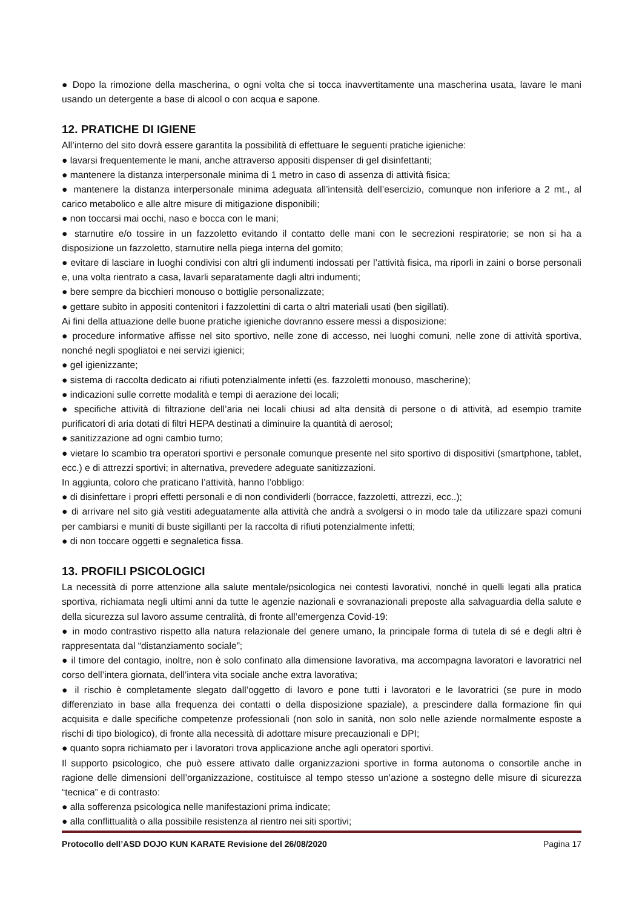● Dopo la rimozione della mascherina, o ogni volta che si tocca inavvertitamente una mascherina usata, lavare le mani usando un detergente a base di alcool o con acqua e sapone.
12. PRATICHE DI IGIENE
All’interno del sito dovrà essere garantita la possibilità di effettuare le seguenti pratiche igieniche:
● lavarsi frequentemente le mani, anche attraverso appositi dispenser di gel disinfettanti;
● mantenere la distanza interpersonale minima di 1 metro in caso di assenza di attività fisica;
● mantenere la distanza interpersonale minima adeguata all’intensità dell’esercizio, comunque non inferiore a 2 mt., al carico metabolico e alle altre misure di mitigazione disponibili;
● non toccarsi mai occhi, naso e bocca con le mani;
● starnutire e/o tossire in un fazzoletto evitando il contatto delle mani con le secrezioni respiratorie; se non si ha a disposizione un fazzoletto, starnutire nella piega interna del gomito;
● evitare di lasciare in luoghi condivisi con altri gli indumenti indossati per l’attività fisica, ma riporli in zaini o borse personali e, una volta rientrato a casa, lavarli separatamente dagli altri indumenti;
● bere sempre da bicchieri monouso o bottiglie personalizzate;
● gettare subito in appositi contenitori i fazzolettini di carta o altri materiali usati (ben sigillati).
Ai fini della attuazione delle buone pratiche igieniche dovranno essere messi a disposizione:
● procedure informative affisse nel sito sportivo, nelle zone di accesso, nei luoghi comuni, nelle zone di attività sportiva, nonché negli spogliatoi e nei servizi igienici;
● gel igienizzante;
● sistema di raccolta dedicato ai rifiuti potenzialmente infetti (es. fazzoletti monouso, mascherine);
● indicazioni sulle corrette modalità e tempi di aerazione dei locali;
● specifiche attività di filtrazione dell’aria nei locali chiusi ad alta densità di persone o di attività, ad esempio tramite purificatori di aria dotati di filtri HEPA destinati a diminuire la quantità di aerosol;
● sanitizzazione ad ogni cambio turno;
● vietare lo scambio tra operatori sportivi e personale comunque presente nel sito sportivo di dispositivi (smartphone, tablet, ecc.) e di attrezzi sportivi; in alternativa, prevedere adeguate sanitizzazioni.
In aggiunta, coloro che praticano l’attività, hanno l’obbligo:
● di disinfettare i propri effetti personali e di non condividerli (borracce, fazzoletti, attrezzi, ecc..);
● di arrivare nel sito già vestiti adeguatamente alla attività che andrà a svolgersi o in modo tale da utilizzare spazi comuni per cambiarsi e muniti di buste sigillanti per la raccolta di rifiuti potenzialmente infetti;
● di non toccare oggetti e segnaletica fissa.
13. PROFILI PSICOLOGICI
La necessità di porre attenzione alla salute mentale/psicologica nei contesti lavorativi, nonché in quelli legati alla pratica sportiva, richiamata negli ultimi anni da tutte le agenzie nazionali e sovranazionali preposte alla salvaguardia della salute e della sicurezza sul lavoro assume centralità, di fronte all’emergenza Covid-19:
● in modo contrastivo rispetto alla natura relazionale del genere umano, la principale forma di tutela di sé e degli altri è rappresentata dal “distanziamento sociale”;
● il timore del contagio, inoltre, non è solo confinato alla dimensione lavorativa, ma accompagna lavoratori e lavoratrici nel corso dell’intera giornata, dell’intera vita sociale anche extra lavorativa;
● il rischio è completamente slegato dall’oggetto di lavoro e pone tutti i lavoratori e le lavoratrici (se pure in modo differenziato in base alla frequenza dei contatti o della disposizione spaziale), a prescindere dalla formazione fin qui acquisita e dalle specifiche competenze professionali (non solo in sanità, non solo nelle aziende normalmente esposte a rischi di tipo biologico), di fronte alla necessità di adottare misure precauzionali e DPI;
● quanto sopra richiamato per i lavoratori trova applicazione anche agli operatori sportivi.
Il supporto psicologico, che può essere attivato dalle organizzazioni sportive in forma autonoma o consortile anche in ragione delle dimensioni dell’organizzazione, costituisce al tempo stesso un’azione a sostegno delle misure di sicurezza “tecnica” e di contrasto:
● alla sofferenza psicologica nelle manifestazioni prima indicate;
● alla conflittualità o alla possibile resistenza al rientro nei siti sportivi;
Protocollo dell’ASD DOJO KUN KARATE Revisione del 26/08/2020 Pagina 17